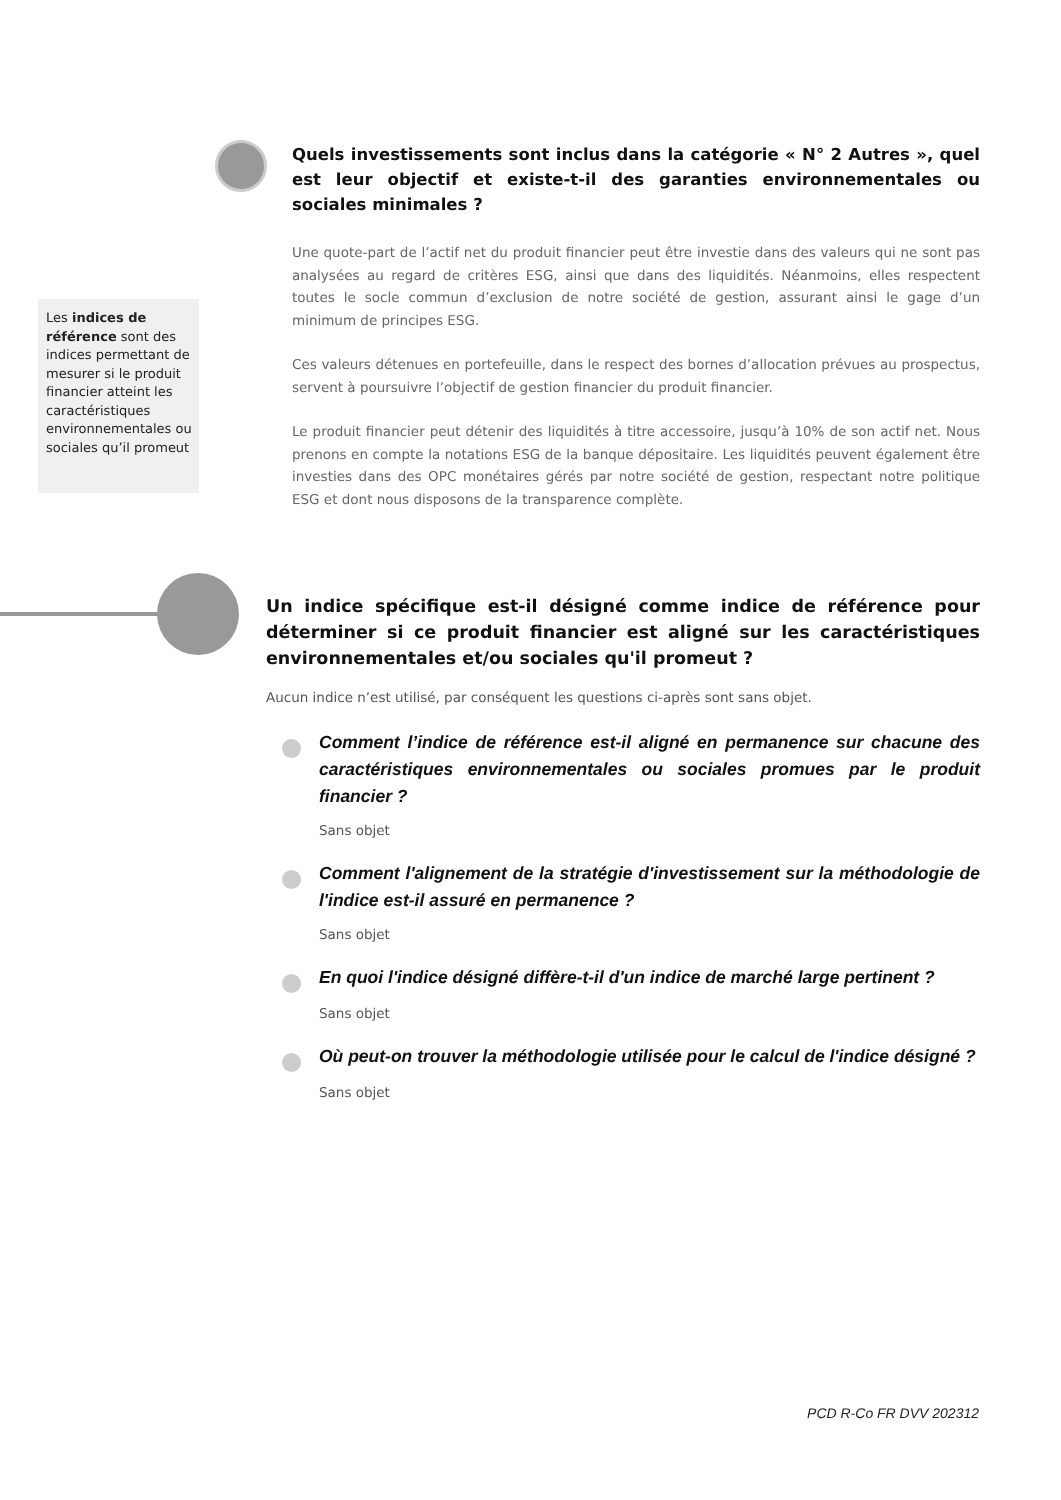Quels investissements sont inclus dans la catégorie « N° 2 Autres », quel est leur objectif et existe-t-il des garanties environnementales ou sociales minimales ?
Une quote-part de l’actif net du produit financier peut être investie dans des valeurs qui ne sont pas analysées au regard de critères ESG, ainsi que dans des liquidités. Néanmoins, elles respectent toutes le socle commun d’exclusion de notre société de gestion, assurant ainsi le gage d’un minimum de principes ESG.
Ces valeurs détenues en portefeuille, dans le respect des bornes d’allocation prévues au prospectus, servent à poursuivre l’objectif de gestion financier du produit financier.
Le produit financier peut détenir des liquidités à titre accessoire, jusqu’à 10% de son actif net. Nous prenons en compte la notations ESG de la banque dépositaire. Les liquidités peuvent également être investies dans des OPC monétaires gérés par notre société de gestion, respectant notre politique ESG et dont nous disposons de la transparence complète.
Les indices de référence sont des indices permettant de mesurer si le produit financier atteint les caractéristiques environnementales ou sociales qu’il promeut
Un indice spécifique est-il désigné comme indice de référence pour déterminer si ce produit financier est aligné sur les caractéristiques environnementales et/ou sociales qu'il promeut ?
Aucun indice n’est utilisé, par conséquent les questions ci-après sont sans objet.
Comment l’indice de référence est-il aligné en permanence sur chacune des caractéristiques environnementales ou sociales promues par le produit financier ?
Sans objet
Comment l'alignement de la stratégie d'investissement sur la méthodologie de l'indice est-il assuré en permanence ?
Sans objet
En quoi l'indice désigné diffère-t-il d'un indice de marché large pertinent ?
Sans objet
Où peut-on trouver la méthodologie utilisée pour le calcul de l'indice désigné ?
Sans objet
PCD R-Co FR DVV 202312